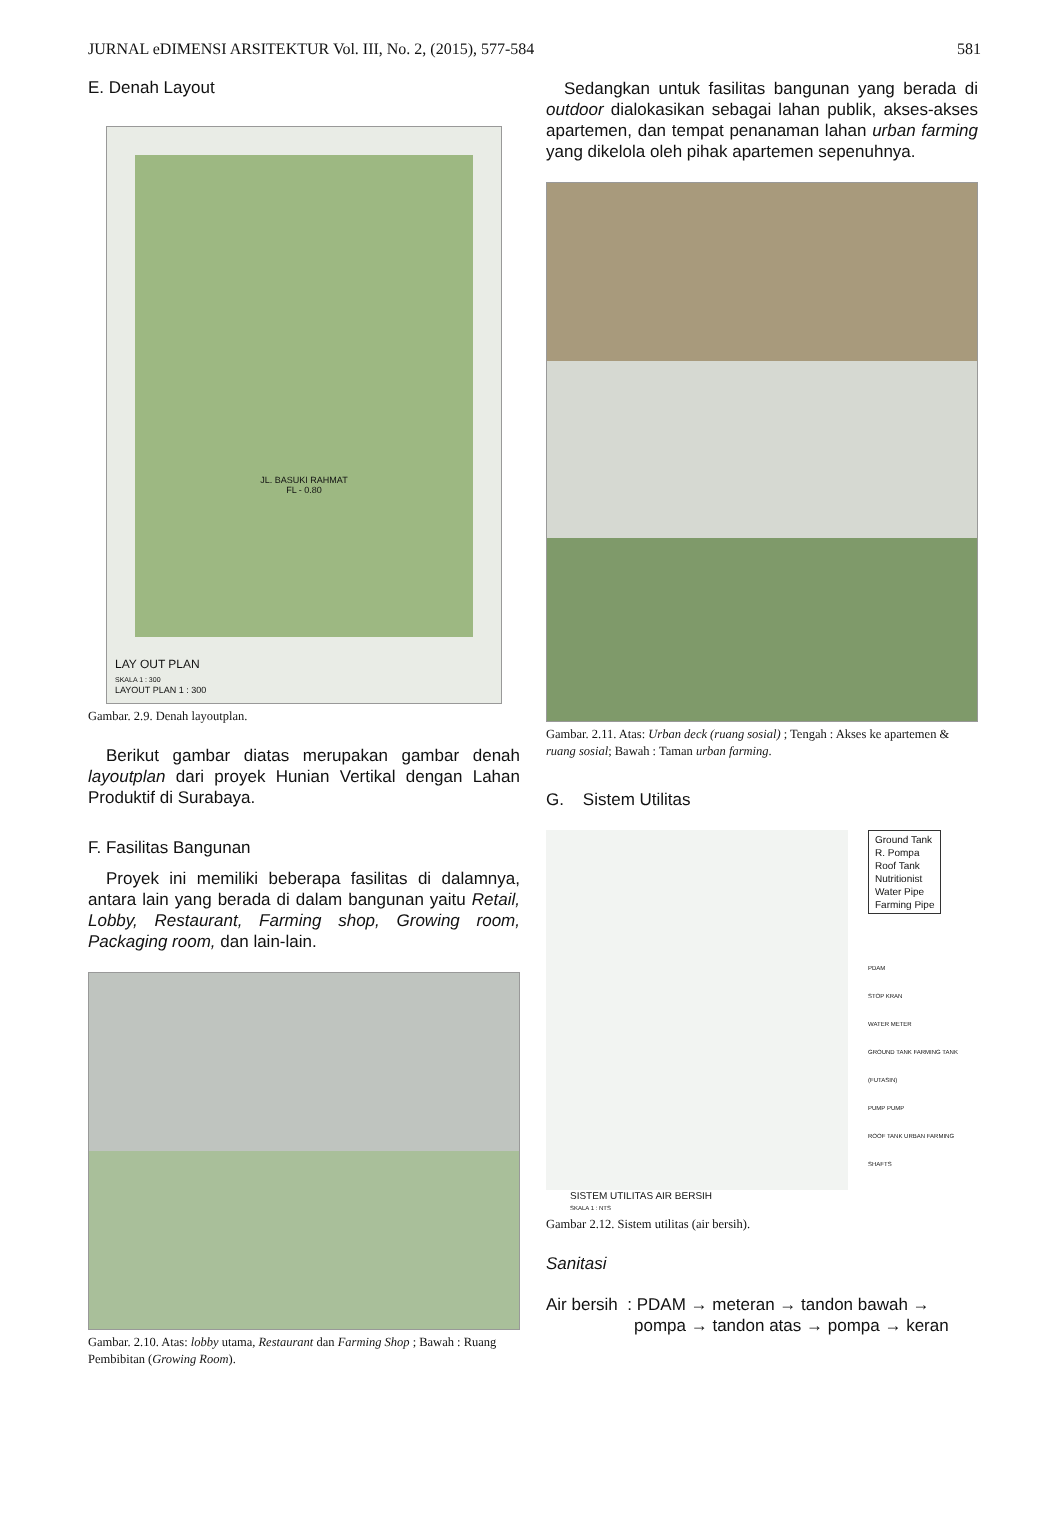JURNAL eDIMENSI ARSITEKTUR Vol. III, No. 2, (2015), 577-584 581
E. Denah Layout
JL. BASUKI RAHMAT
FL - 0.80
LAY OUT PLAN
SKALA 1 : 300
LAYOUT PLAN 1 : 300
Gambar. 2.9. Denah layoutplan.
Berikut gambar diatas merupakan gambar denah layoutplan dari proyek Hunian Vertikal dengan Lahan Produktif di Surabaya.
F. Fasilitas Bangunan
Proyek ini memiliki beberapa fasilitas di dalamnya, antara lain yang berada di dalam bangunan yaitu Retail, Lobby, Restaurant, Farming shop, Growing room, Packaging room, dan lain-lain.
Gambar. 2.10. Atas: lobby utama, Restaurant dan Farming Shop ; Bawah : Ruang Pembibitan (Growing Room).
Sedangkan untuk fasilitas bangunan yang berada di outdoor dialokasikan sebagai lahan publik, akses-akses apartemen, dan tempat penanaman lahan urban farming yang dikelola oleh pihak apartemen sepenuhnya.
Gambar. 2.11. Atas: Urban deck (ruang sosial) ; Tengah : Akses ke apartemen & ruang sosial; Bawah : Taman urban farming.
G. Sistem Utilitas
Ground Tank
R. Pompa
Roof Tank
Nutritionist
Water Pipe
Farming Pipe
PDAM
STOP KRAN
WATER METER
GROUND TANK FARMING TANK (FUTASIN)
PUMP PUMP
ROOF TANK URBAN FARMING
SHAFTS
SISTEM UTILITAS AIR BERSIH
SKALA 1 : NTS
Gambar 2.12. Sistem utilitas (air bersih).
Sanitasi
Air bersih : PDAM → meteran → tandon bawah →
pompa → tandon atas → pompa → keran